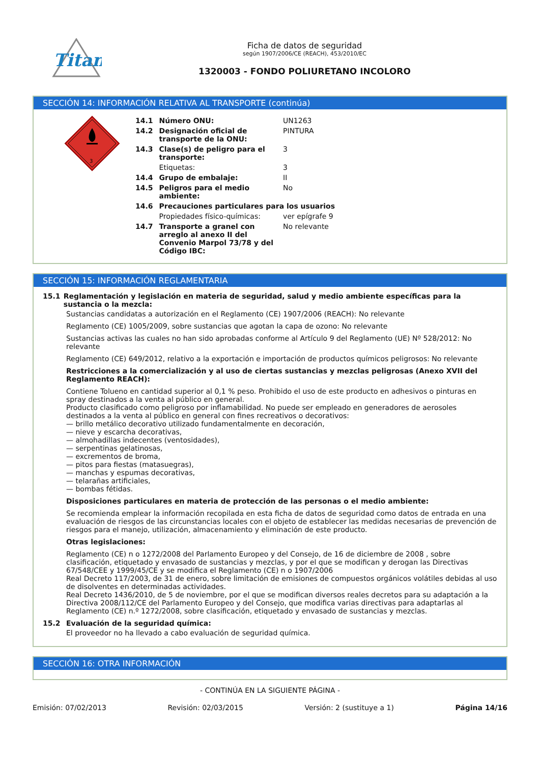Titan
Ficha de datos de seguridad
según 1907/2006/CE (REACH), 453/2010/EC
1320003 - FONDO POLIURETANO INCOLORO
SECCIÓN 14: INFORMACIÓN RELATIVA AL TRANSPORTE (continúa)
3
| 14.1 | Número ONU: | UN1263 |
| 14.2 | Designación oficial de transporte de la ONU: | PINTURA |
| 14.3 | Clase(s) de peligro para el transporte: | 3 |
| | Etiquetas: | 3 |
| 14.4 | Grupo de embalaje: | II |
| 14.5 | Peligros para el medio ambiente: | No |
| 14.6 | Precauciones particulares para los usuarios | |
| | Propiedades físico-químicas: | ver epígrafe 9 |
| 14.7 | Transporte a granel con arreglo al anexo II del Convenio Marpol 73/78 y del Código IBC: | No relevante |
SECCIÓN 15: INFORMACIÓN REGLAMENTARIA
15.1 Reglamentación y legislación en materia de seguridad, salud y medio ambiente específicas para la sustancia o la mezcla:
Sustancias candidatas a autorización en el Reglamento (CE) 1907/2006 (REACH): No relevante
Reglamento (CE) 1005/2009, sobre sustancias que agotan la capa de ozono: No relevante
Sustancias activas las cuales no han sido aprobadas conforme al Artículo 9 del Reglamento (UE) Nº 528/2012: No relevante
Reglamento (CE) 649/2012, relativo a la exportación e importación de productos químicos peligrosos: No relevante
Restricciones a la comercialización y al uso de ciertas sustancias y mezclas peligrosas (Anexo XVII del Reglamento REACH):
Contiene Tolueno en cantidad superior al 0,1 % peso. Prohibido el uso de este producto en adhesivos o pinturas en spray destinados a la venta al público en general.
Producto clasificado como peligroso por inflamabilidad. No puede ser empleado en generadores de aerosoles destinados a la venta al público en general con fines recreativos o decorativos:
— brillo metálico decorativo utilizado fundamentalmente en decoración,
— nieve y escarcha decorativas,
— almohadillas indecentes (ventosidades),
— serpentinas gelatinosas,
— excrementos de broma,
— pitos para fiestas (matasuegras),
— manchas y espumas decorativas,
— telarañas artificiales,
— bombas fétidas.
Disposiciones particulares en materia de protección de las personas o el medio ambiente:
Se recomienda emplear la información recopilada en esta ficha de datos de seguridad como datos de entrada en una evaluación de riesgos de las circunstancias locales con el objeto de establecer las medidas necesarias de prevención de riesgos para el manejo, utilización, almacenamiento y eliminación de este producto.
Otras legislaciones:
Reglamento (CE) n o 1272/2008 del Parlamento Europeo y del Consejo, de 16 de diciembre de 2008 , sobre clasificación, etiquetado y envasado de sustancias y mezclas, y por el que se modifican y derogan las Directivas 67/548/CEE y 1999/45/CE y se modifica el Reglamento (CE) n o 1907/2006
Real Decreto 117/2003, de 31 de enero, sobre limitación de emisiones de compuestos orgánicos volátiles debidas al uso de disolventes en determinadas actividades.
Real Decreto 1436/2010, de 5 de noviembre, por el que se modifican diversos reales decretos para su adaptación a la Directiva 2008/112/CE del Parlamento Europeo y del Consejo, que modifica varias directivas para adaptarlas al Reglamento (CE) n.º 1272/2008, sobre clasificación, etiquetado y envasado de sustancias y mezclas.
15.2 Evaluación de la seguridad química:
El proveedor no ha llevado a cabo evaluación de seguridad química.
SECCIÓN 16: OTRA INFORMACIÓN
- CONTINÚA EN LA SIGUIENTE PÁGINA -
Emisión: 07/02/2013 Revisión: 02/03/2015 Versión: 2 (sustituye a 1) Página 14/16